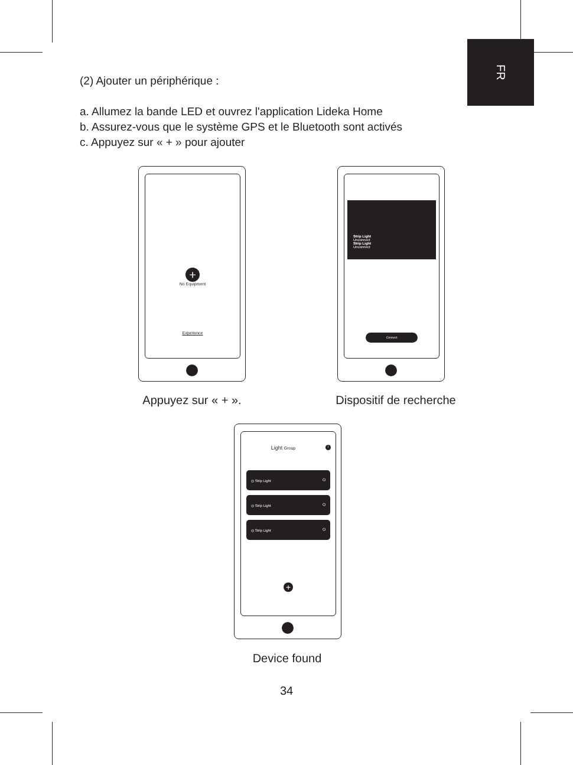FR
(2) Ajouter un périphérique :
a. Allumez la bande LED et ouvrez l'application Lideka Home
b. Assurez-vous que le système GPS et le Bluetooth sont activés
c. Appuyez sur « + » pour ajouter
+
No Equipment
Experience
Appuyez sur « + ».
Strip Light
Unconnect
Strip Light
Unconnect
Connect
Dispositif de recherche
Light Group i
◎ Strip Light ⏻
◎ Strip Light ⏻
◎ Strip Light ⏻
+
Device found
34